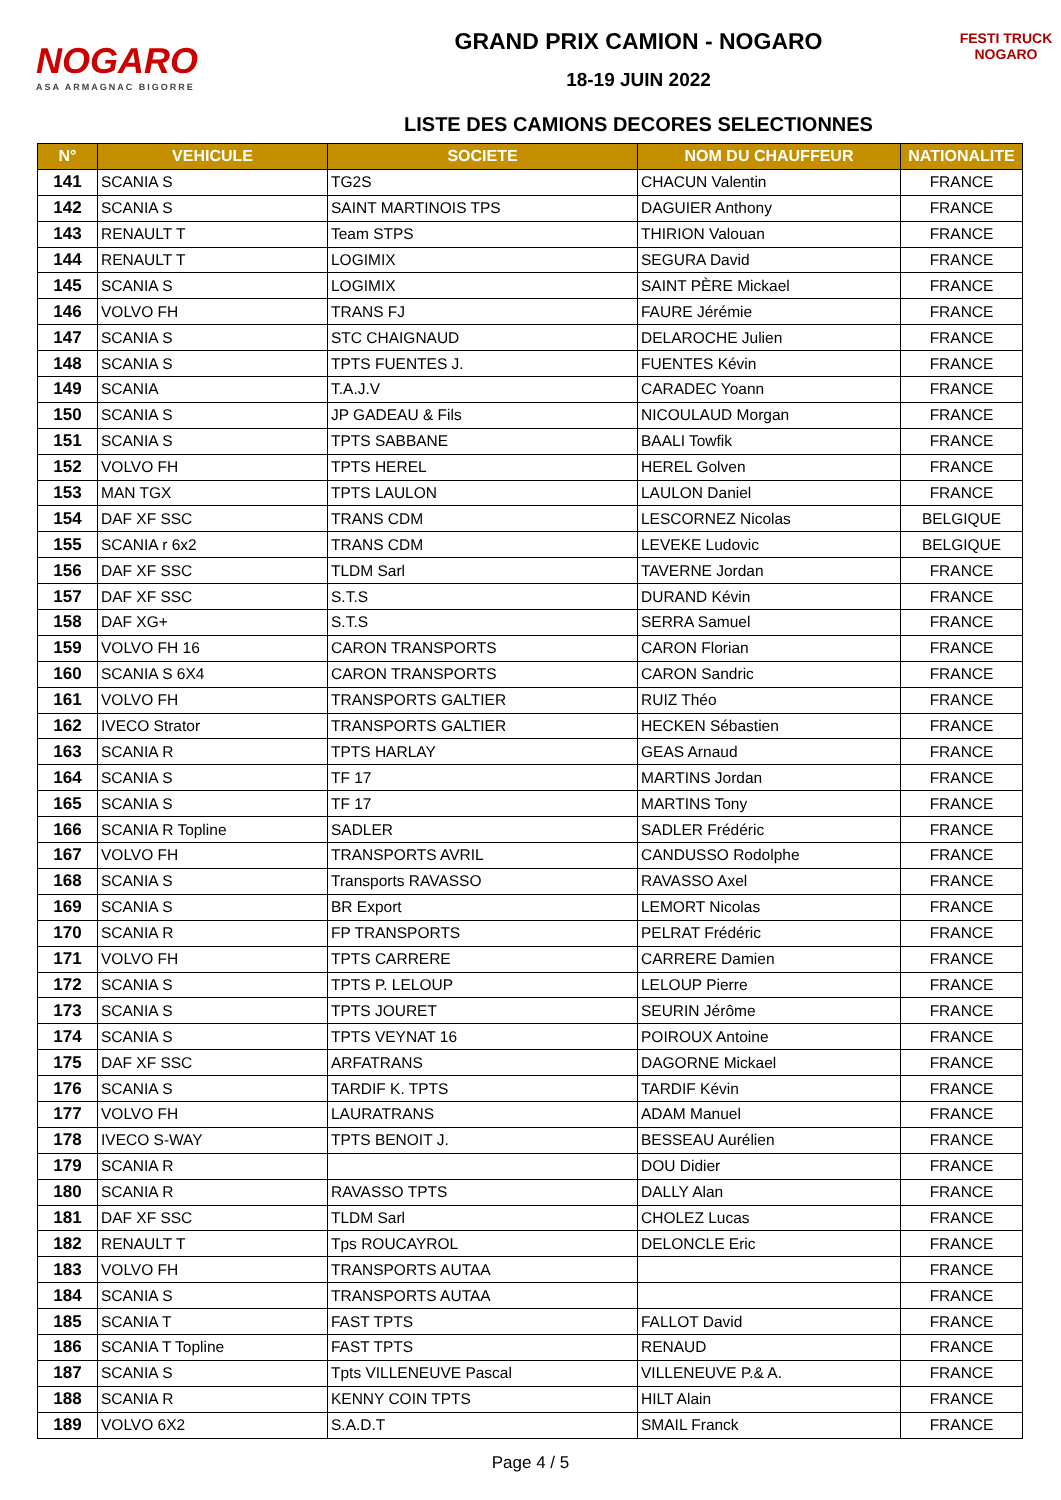NOGARO
ASA ARMAGNAC BIGORRE
GRAND PRIX CAMION - NOGARO
18-19 JUIN 2022
LISTE DES CAMIONS DECORES SELECTIONNES
FESTI TRUCK
NOGARO
| N° | VEHICULE | SOCIETE | NOM DU CHAUFFEUR | NATIONALITE |
| --- | --- | --- | --- | --- |
| 141 | SCANIA S | TG2S | CHACUN Valentin | FRANCE |
| 142 | SCANIA S | SAINT MARTINOIS TPS | DAGUIER Anthony | FRANCE |
| 143 | RENAULT T | Team STPS | THIRION Valouan | FRANCE |
| 144 | RENAULT T | LOGIMIX | SEGURA David | FRANCE |
| 145 | SCANIA S | LOGIMIX | SAINT PÈRE Mickael | FRANCE |
| 146 | VOLVO FH | TRANS FJ | FAURE Jérémie | FRANCE |
| 147 | SCANIA S | STC CHAIGNAUD | DELAROCHE Julien | FRANCE |
| 148 | SCANIA S | TPTS FUENTES J. | FUENTES Kévin | FRANCE |
| 149 | SCANIA | T.A.J.V | CARADEC Yoann | FRANCE |
| 150 | SCANIA S | JP GADEAU & Fils | NICOULAUD Morgan | FRANCE |
| 151 | SCANIA S | TPTS SABBANE | BAALI Towfik | FRANCE |
| 152 | VOLVO FH | TPTS HEREL | HEREL Golven | FRANCE |
| 153 | MAN TGX | TPTS LAULON | LAULON Daniel | FRANCE |
| 154 | DAF XF SSC | TRANS CDM | LESCORNEZ Nicolas | BELGIQUE |
| 155 | SCANIA r 6x2 | TRANS CDM | LEVEKE Ludovic | BELGIQUE |
| 156 | DAF XF SSC | TLDM Sarl | TAVERNE Jordan | FRANCE |
| 157 | DAF XF SSC | S.T.S | DURAND Kévin | FRANCE |
| 158 | DAF XG+ | S.T.S | SERRA Samuel | FRANCE |
| 159 | VOLVO FH 16 | CARON TRANSPORTS | CARON Florian | FRANCE |
| 160 | SCANIA S 6X4 | CARON TRANSPORTS | CARON Sandric | FRANCE |
| 161 | VOLVO FH | TRANSPORTS GALTIER | RUIZ Théo | FRANCE |
| 162 | IVECO Strator | TRANSPORTS GALTIER | HECKEN Sébastien | FRANCE |
| 163 | SCANIA R | TPTS HARLAY | GEAS Arnaud | FRANCE |
| 164 | SCANIA S | TF 17 | MARTINS Jordan | FRANCE |
| 165 | SCANIA S | TF 17 | MARTINS Tony | FRANCE |
| 166 | SCANIA R Topline | SADLER | SADLER Frédéric | FRANCE |
| 167 | VOLVO FH | TRANSPORTS AVRIL | CANDUSSO Rodolphe | FRANCE |
| 168 | SCANIA S | Transports RAVASSO | RAVASSO Axel | FRANCE |
| 169 | SCANIA S | BR Export | LEMORT Nicolas | FRANCE |
| 170 | SCANIA R | FP TRANSPORTS | PELRAT Frédéric | FRANCE |
| 171 | VOLVO FH | TPTS CARRERE | CARRERE Damien | FRANCE |
| 172 | SCANIA S | TPTS P. LELOUP | LELOUP Pierre | FRANCE |
| 173 | SCANIA S | TPTS JOURET | SEURIN Jérôme | FRANCE |
| 174 | SCANIA S | TPTS VEYNAT 16 | POIROUX Antoine | FRANCE |
| 175 | DAF XF SSC | ARFATRANS | DAGORNE Mickael | FRANCE |
| 176 | SCANIA S | TARDIF K. TPTS | TARDIF Kévin | FRANCE |
| 177 | VOLVO FH | LAURATRANS | ADAM Manuel | FRANCE |
| 178 | IVECO S-WAY | TPTS BENOIT J. | BESSEAU Aurélien | FRANCE |
| 179 | SCANIA R | | DOU Didier | FRANCE |
| 180 | SCANIA R | RAVASSO TPTS | DALLY Alan | FRANCE |
| 181 | DAF XF SSC | TLDM Sarl | CHOLEZ Lucas | FRANCE |
| 182 | RENAULT T | Tps ROUCAYROL | DELONCLE Eric | FRANCE |
| 183 | VOLVO FH | TRANSPORTS AUTAA | | FRANCE |
| 184 | SCANIA S | TRANSPORTS AUTAA | | FRANCE |
| 185 | SCANIA T | FAST TPTS | FALLOT David | FRANCE |
| 186 | SCANIA T Topline | FAST TPTS | RENAUD | FRANCE |
| 187 | SCANIA S | Tpts VILLENEUVE Pascal | VILLENEUVE P.& A. | FRANCE |
| 188 | SCANIA R | KENNY COIN TPTS | HILT Alain | FRANCE |
| 189 | VOLVO 6X2 | S.A.D.T | SMAIL Franck | FRANCE |
Page 4 / 5